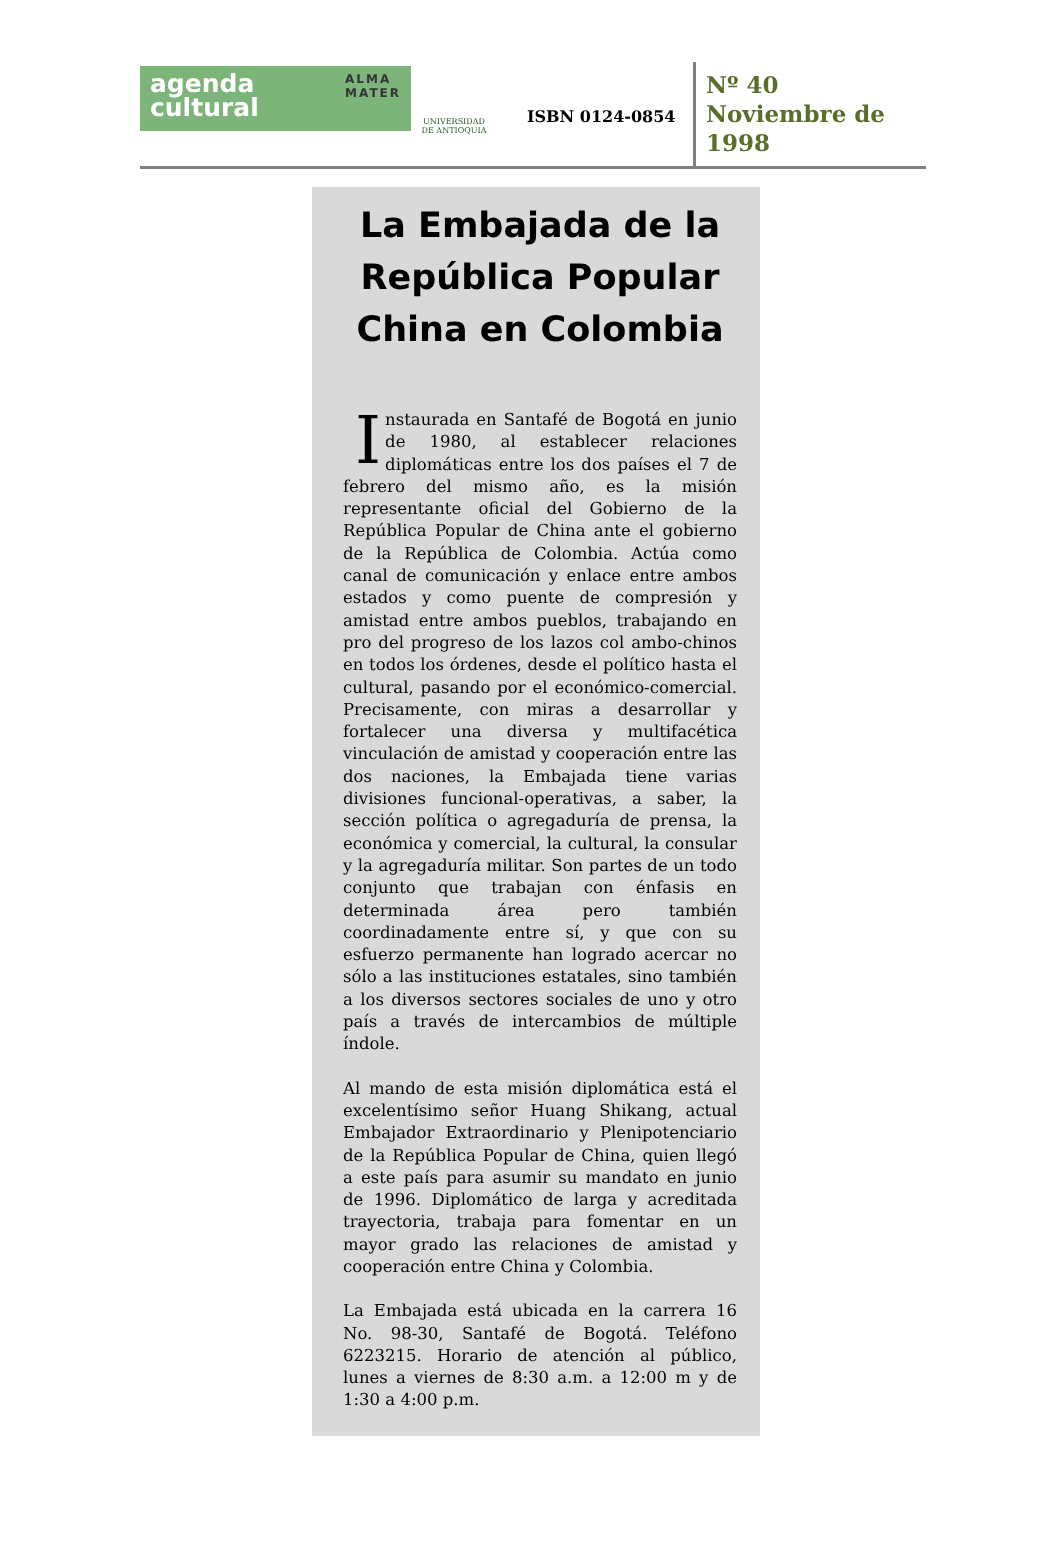agenda
cultural
ALMA
MATER
UNIVERSIDAD
DE ANTIOQUIA
ISBN 0124-0854
Nº 40
Noviembre de
1998
La Embajada de la República Popular China en Colombia
Instaurada en Santafé de Bogotá en junio de 1980, al establecer relaciones diplomáticas entre los dos países el 7 de febrero del mismo año, es la misión representante oficial del Gobierno de la República Popular de China ante el gobierno de la República de Colombia. Actúa como canal de comunicación y enlace entre ambos estados y como puente de compresión y amistad entre ambos pueblos, trabajando en pro del progreso de los lazos col ambo-chinos en todos los órdenes, desde el político hasta el cultural, pasando por el económico-comercial. Precisamente, con miras a desarrollar y fortalecer una diversa y multifacética vinculación de amistad y cooperación entre las dos naciones, la Embajada tiene varias divisiones funcional-operativas, a saber, la sección política o agregaduría de prensa, la económica y comercial, la cultural, la consular y la agregaduría militar. Son partes de un todo conjunto que trabajan con énfasis en determinada área pero también coordinadamente entre sí, y que con su esfuerzo permanente han logrado acercar no sólo a las instituciones estatales, sino también a los diversos sectores sociales de uno y otro país a través de intercambios de múltiple índole.
Al mando de esta misión diplomática está el excelentísimo señor Huang Shikang, actual Embajador Extraordinario y Plenipotenciario de la República Popular de China, quien llegó a este país para asumir su mandato en junio de 1996. Diplomático de larga y acreditada trayectoria, trabaja para fomentar en un mayor grado las relaciones de amistad y cooperación entre China y Colombia.
La Embajada está ubicada en la carrera 16 No. 98-30, Santafé de Bogotá. Teléfono 6223215. Horario de atención al público, lunes a viernes de 8:30 a.m. a 12:00 m y de 1:30 a 4:00 p.m.